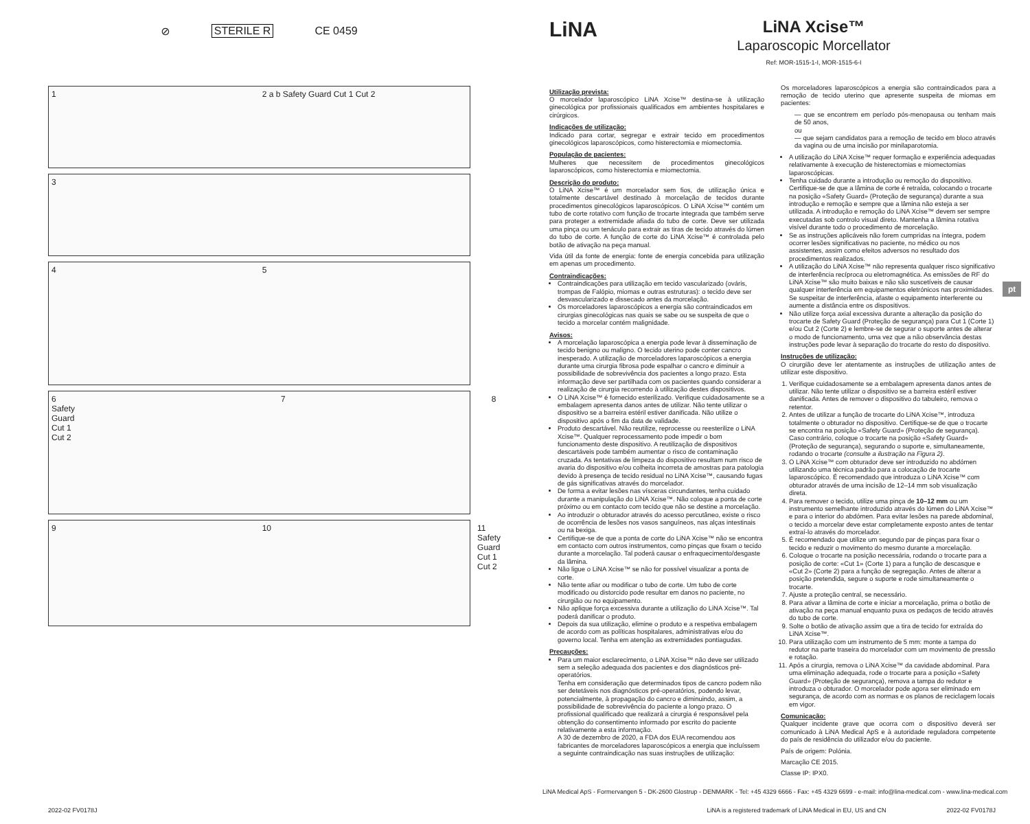⊘ STERILE R CE 0459
1 2 a b Safety Guard Cut 1 Cut 2
3
4 5
6 Safety Guard Cut 1 Cut 2 7 8
9 10 11 Safety Guard Cut 1 Cut 2
LiNA
LiNA Xcise™
Laparoscopic Morcellator
Ref: MOR-1515-1-I, MOR-1515-6-I
Utilização prevista:
O morcelador laparoscópico LiNA Xcise™ destina-se à utilização ginecológica por profissionais qualificados em ambientes hospitalares e cirúrgicos.
Indicações de utilização:
Indicado para cortar, segregar e extrair tecido em procedimentos ginecológicos laparoscópicos, como histerectomia e miomectomia.
População de pacientes:
Mulheres que necessitem de procedimentos ginecológicos laparoscópicos, como histerectomia e miomectomia.
Descrição do produto:
O LiNA Xcise™ é um morcelador sem fios, de utilização única e totalmente descartável destinado à morcelação de tecidos durante procedimentos ginecológicos laparoscópicos. O LiNA Xcise™ contém um tubo de corte rotativo com função de trocarte integrada que também serve para proteger a extremidade afiada do tubo de corte. Deve ser utilizada uma pinça ou um tenáculo para extrair as tiras de tecido através do lúmen do tubo de corte. A função de corte do LiNA Xcise™ é controlada pelo botão de ativação na peça manual.
Vida útil da fonte de energia: fonte de energia concebida para utilização em apenas um procedimento.
Contraindicações:
Contraindicações para utilização em tecido vascularizado (ováris, trompas de Falópio, miomas e outras estruturas): o tecido deve ser desvascularizado e dissecado antes da morcelação.
Os morceladores laparoscópicos a energia são contraindicados em cirurgias ginecológicas nas quais se sabe ou se suspeita de que o tecido a morcelar contém malignidade.
Avisos:
A morcelação laparoscópica a energia pode levar à disseminação de tecido benigno ou maligno. O tecido uterino pode conter cancro inesperado. A utilização de morceladores laparoscópicos a energia durante uma cirurgia fibrosa pode espalhar o cancro e diminuir a possibilidade de sobrevivência dos pacientes a longo prazo. Esta informação deve ser partilhada com os pacientes quando considerar a realização de cirurgia recorrendo à utilização destes dispositivos.
O LiNA Xcise™ é fornecido esterilizado. Verifique cuidadosamente se a embalagem apresenta danos antes de utilizar. Não tente utilizar o dispositivo se a barreira estéril estiver danificada. Não utilize o dispositivo após o fim da data de validade.
Produto descartável. Não reutilize, reprocesse ou reesterilize o LiNA Xcise™. Qualquer reprocessamento pode impedir o bom funcionamento deste dispositivo. A reutilização de dispositivos descartáveis pode também aumentar o risco de contaminação cruzada. As tentativas de limpeza do dispositivo resultam num risco de avaria do dispositivo e/ou colheita incorreta de amostras para patologia devido à presença de tecido residual no LiNA Xcise™, causando fugas de gás significativas através do morcelador.
De forma a evitar lesões nas vísceras circundantes, tenha cuidado durante a manipulação do LiNA Xcise™. Não coloque a ponta de corte próximo ou em contacto com tecido que não se destine a morcelação.
Ao introduzir o obturador através do acesso percutâneo, existe o risco de ocorrência de lesões nos vasos sanguíneos, nas alças intestinais ou na bexiga.
Certifique-se de que a ponta de corte do LiNA Xcise™ não se encontra em contacto com outros instrumentos, como pinças que fixam o tecido durante a morcelação. Tal poderá causar o enfraquecimento/desgaste da lâmina.
Não ligue o LiNA Xcise™ se não for possível visualizar a ponta de corte.
Não tente afiar ou modificar o tubo de corte. Um tubo de corte modificado ou distorcido pode resultar em danos no paciente, no cirurgião ou no equipamento.
Não aplique força excessiva durante a utilização do LiNA Xcise™. Tal poderá danificar o produto.
Depois da sua utilização, elimine o produto e a respetiva embalagem de acordo com as políticas hospitalares, administrativas e/ou do governo local. Tenha em atenção as extremidades pontiagudas.
Precauções:
Para um maior esclarecimento, o LiNA Xcise™ não deve ser utilizado sem a seleção adequada dos pacientes e dos diagnósticos pré-operatórios.
Tenha em consideração que determinados tipos de cancro podem não ser detetáveis nos diagnósticos pré-operatórios, podendo levar, potencialmente, à propagação do cancro e diminuindo, assim, a possibilidade de sobrevivência do paciente a longo prazo. O profissional qualificado que realizará a cirurgia é responsável pela obtenção do consentimento informado por escrito do paciente relativamente a esta informação.
A 30 de dezembro de 2020, a FDA dos EUA recomendou aos fabricantes de morceladores laparoscópicos a energia que incluíssem a seguinte contraindicação nas suas instruções de utilização:
Os morceladores laparoscópicos a energia são contraindicados para a remoção de tecido uterino que apresente suspeita de miomas em pacientes:
— que se encontrem em período pós-menopausa ou tenham mais de 50 anos,
ou
— que sejam candidatos para a remoção de tecido em bloco através da vagina ou de uma incisão por minilaparotomia.
A utilização do LiNA Xcise™ requer formação e experiência adequadas relativamente à execução de histerectomias e miomectomias laparoscópicas.
Tenha cuidado durante a introdução ou remoção do dispositivo. Certifique-se de que a lâmina de corte é retraída, colocando o trocarte na posição «Safety Guard» (Proteção de segurança) durante a sua introdução e remoção e sempre que a lâmina não esteja a ser utilizada. A introdução e remoção do LiNA Xcise™ devem ser sempre executadas sob controlo visual direto. Mantenha a lâmina rotativa visível durante todo o procedimento de morcelação.
Se as instruções aplicáveis não forem cumpridas na íntegra, podem ocorrer lesões significativas no paciente, no médico ou nos assistentes, assim como efeitos adversos no resultado dos procedimentos realizados.
A utilização do LiNA Xcise™ não representa qualquer risco significativo de interferência recíproca ou eletromagnética. As emissões de RF do LiNA Xcise™ são muito baixas e não são suscetíveis de causar qualquer interferência em equipamentos eletrónicos nas proximidades. Se suspeitar de interferência, afaste o equipamento interferente ou aumente a distância entre os dispositivos.
Não utilize força axial excessiva durante a alteração da posição do trocarte de Safety Guard (Proteção de segurança) para Cut 1 (Corte 1) e/ou Cut 2 (Corte 2) e lembre-se de segurar o suporte antes de alterar o modo de funcionamento, uma vez que a não observância destas instruções pode levar à separação do trocarte do resto do dispositivo.
Instruções de utilização:
O cirurgião deve ler atentamente as instruções de utilização antes de utilizar este dispositivo.
1. Verifique cuidadosamente se a embalagem apresenta danos antes de utilizar. Não tente utilizar o dispositivo se a barreira estéril estiver danificada. Antes de remover o dispositivo do tabuleiro, remova o retentor.
2. Antes de utilizar a função de trocarte do LiNA Xcise™, introduza totalmente o obturador no dispositivo. Certifique-se de que o trocarte se encontra na posição «Safety Guard» (Proteção de segurança). Caso contrário, coloque o trocarte na posição «Safety Guard» (Proteção de segurança), segurando o suporte e, simultaneamente, rodando o trocarte (consulte a ilustração na Figura 2).
3. O LiNA Xcise™ com obturador deve ser introduzido no abdómen utilizando uma técnica padrão para a colocação de trocarte laparoscópico. É recomendado que introduza o LiNA Xcise™ com obturador através de uma incisão de 12–14 mm sob visualização direta.
4. Para remover o tecido, utilize uma pinça de 10–12 mm ou um instrumento semelhante introduzido através do lúmen do LiNA Xcise™ e para o interior do abdómen. Para evitar lesões na parede abdominal, o tecido a morcelar deve estar completamente exposto antes de tentar extraí-lo através do morcelador.
5. É recomendado que utilize um segundo par de pinças para fixar o tecido e reduzir o movimento do mesmo durante a morcelação.
6. Coloque o trocarte na posição necessária, rodando o trocarte para a posição de corte: «Cut 1» (Corte 1) para a função de descasque e «Cut 2» (Corte 2) para a função de segregação. Antes de alterar a posição pretendida, segure o suporte e rode simultaneamente o trocarte.
7. Ajuste a proteção central, se necessário.
8. Para ativar a lâmina de corte e iniciar a morcelação, prima o botão de ativação na peça manual enquanto puxa os pedaços de tecido através do tubo de corte.
9. Solte o botão de ativação assim que a tira de tecido for extraída do LiNA Xcise™.
10. Para utilização com um instrumento de 5 mm: monte a tampa do redutor na parte traseira do morcelador com um movimento de pressão e rotação.
11. Após a cirurgia, remova o LiNA Xcise™ da cavidade abdominal. Para uma eliminação adequada, rode o trocarte para a posição «Safety Guard» (Proteção de segurança), remova a tampa do redutor e introduza o obturador. O morcelador pode agora ser eliminado em segurança, de acordo com as normas e os planos de reciclagem locais em vigor.
Comunicação:
Qualquer incidente grave que ocorra com o dispositivo deverá ser comunicado à LiNA Medical ApS e à autoridade reguladora competente do país de residência do utilizador e/ou do paciente.
País de origem: Polónia.
Marcação CE 2015.
Classe IP: IPX0.
pt
LiNA Medical ApS - Formervangen 5 - DK-2600 Glostrup - DENMARK - Tel: +45 4329 6666 - Fax: +45 4329 6699 - e-mail: info@lina-medical.com - www.lina-medical.com
2022-02 FV0178J LiNA is a registered trademark of LiNA Medical in EU, US and CN 2022-02 FV0178J